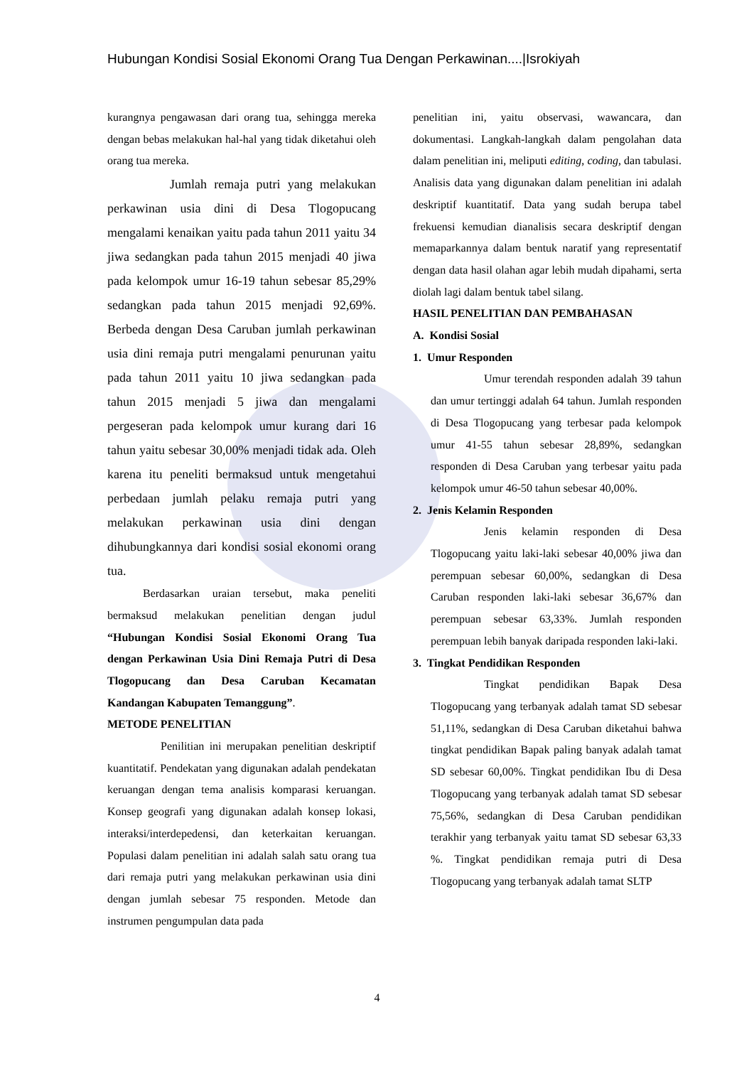Hubungan Kondisi Sosial Ekonomi Orang Tua Dengan Perkawinan....|Isrokiyah
kurangnya pengawasan dari orang tua, sehingga mereka dengan bebas melakukan hal-hal yang tidak diketahui oleh orang tua mereka.
Jumlah remaja putri yang melakukan perkawinan usia dini di Desa Tlogopucang mengalami kenaikan yaitu pada tahun 2011 yaitu 34 jiwa sedangkan pada tahun 2015 menjadi 40 jiwa pada kelompok umur 16-19 tahun sebesar 85,29% sedangkan pada tahun 2015 menjadi 92,69%. Berbeda dengan Desa Caruban jumlah perkawinan usia dini remaja putri mengalami penurunan yaitu pada tahun 2011 yaitu 10 jiwa sedangkan pada tahun 2015 menjadi 5 jiwa dan mengalami pergeseran pada kelompok umur kurang dari 16 tahun yaitu sebesar 30,00% menjadi tidak ada. Oleh karena itu peneliti bermaksud untuk mengetahui perbedaan jumlah pelaku remaja putri yang melakukan perkawinan usia dini dengan dihubungkannya dari kondisi sosial ekonomi orang tua.
Berdasarkan uraian tersebut, maka peneliti bermaksud melakukan penelitian dengan judul “Hubungan Kondisi Sosial Ekonomi Orang Tua dengan Perkawinan Usia Dini Remaja Putri di Desa Tlogopucang dan Desa Caruban Kecamatan Kandangan Kabupaten Temanggung”.
METODE PENELITIAN
Penilitian ini merupakan penelitian deskriptif kuantitatif. Pendekatan yang digunakan adalah pendekatan keruangan dengan tema analisis komparasi keruangan. Konsep geografi yang digunakan adalah konsep lokasi, interaksi/interdepedensi, dan keterkaitan keruangan. Populasi dalam penelitian ini adalah salah satu orang tua dari remaja putri yang melakukan perkawinan usia dini dengan jumlah sebesar 75 responden. Metode dan instrumen pengumpulan data pada
penelitian ini, yaitu observasi, wawancara, dan dokumentasi. Langkah-langkah dalam pengolahan data dalam penelitian ini, meliputi editing, coding, dan tabulasi. Analisis data yang digunakan dalam penelitian ini adalah deskriptif kuantitatif. Data yang sudah berupa tabel frekuensi kemudian dianalisis secara deskriptif dengan memaparkannya dalam bentuk naratif yang representatif dengan data hasil olahan agar lebih mudah dipahami, serta diolah lagi dalam bentuk tabel silang.
HASIL PENELITIAN DAN PEMBAHASAN
A. Kondisi Sosial
1. Umur Responden
Umur terendah responden adalah 39 tahun dan umur tertinggi adalah 64 tahun. Jumlah responden di Desa Tlogopucang yang terbesar pada kelompok umur 41-55 tahun sebesar 28,89%, sedangkan responden di Desa Caruban yang terbesar yaitu pada kelompok umur 46-50 tahun sebesar 40,00%.
2. Jenis Kelamin Responden
Jenis kelamin responden di Desa Tlogopucang yaitu laki-laki sebesar 40,00% jiwa dan perempuan sebesar 60,00%, sedangkan di Desa Caruban responden laki-laki sebesar 36,67% dan perempuan sebesar 63,33%. Jumlah responden perempuan lebih banyak daripada responden laki-laki.
3. Tingkat Pendidikan Responden
Tingkat pendidikan Bapak Desa Tlogopucang yang terbanyak adalah tamat SD sebesar 51,11%, sedangkan di Desa Caruban diketahui bahwa tingkat pendidikan Bapak paling banyak adalah tamat SD sebesar 60,00%. Tingkat pendidikan Ibu di Desa Tlogopucang yang terbanyak adalah tamat SD sebesar 75,56%, sedangkan di Desa Caruban pendidikan terakhir yang terbanyak yaitu tamat SD sebesar 63,33 %. Tingkat pendidikan remaja putri di Desa Tlogopucang yang terbanyak adalah tamat SLTP
4